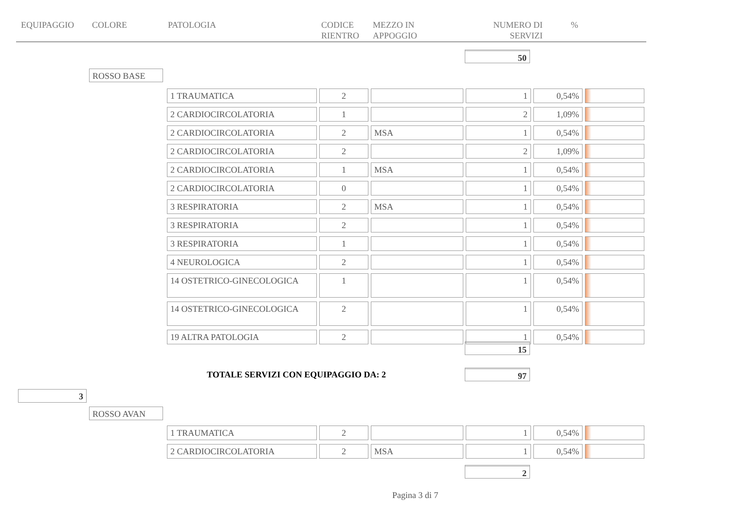EQUIPAGGIO COLORE PATOLOGIA CODICE
RIENTRO
MEZZO IN
APPOGGIO
NUMERO DI
SERVIZI
%
50
ROSSO BASE
| 1 TRAUMATICA | 2 | | 1 | 0,54% | |
| 2 CARDIOCIRCOLATORIA | 1 | | 2 | 1,09% | |
| 2 CARDIOCIRCOLATORIA | 2 | MSA | 1 | 0,54% | |
| 2 CARDIOCIRCOLATORIA | 2 | | 2 | 1,09% | |
| 2 CARDIOCIRCOLATORIA | 1 | MSA | 1 | 0,54% | |
| 2 CARDIOCIRCOLATORIA | 0 | | 1 | 0,54% | |
| 3 RESPIRATORIA | 2 | MSA | 1 | 0,54% | |
| 3 RESPIRATORIA | 2 | | 1 | 0,54% | |
| 3 RESPIRATORIA | 1 | | 1 | 0,54% | |
| 4 NEUROLOGICA | 2 | | 1 | 0,54% | |
| 14 OSTETRICO-GINECOLOGICA | 1 | | 1 | 0,54% | |
| 14 OSTETRICO-GINECOLOGICA | 2 | | 1 | 0,54% | |
| 19 ALTRA PATOLOGIA | 2 | | 1 | 0,54% | |
15
TOTALE SERVIZI CON EQUIPAGGIO DA: 2
97
3
ROSSO AVAN
| 1 TRAUMATICA | 2 | | 1 | 0,54% | |
| 2 CARDIOCIRCOLATORIA | 2 | MSA | 1 | 0,54% | |
2
Pagina 3 di 7